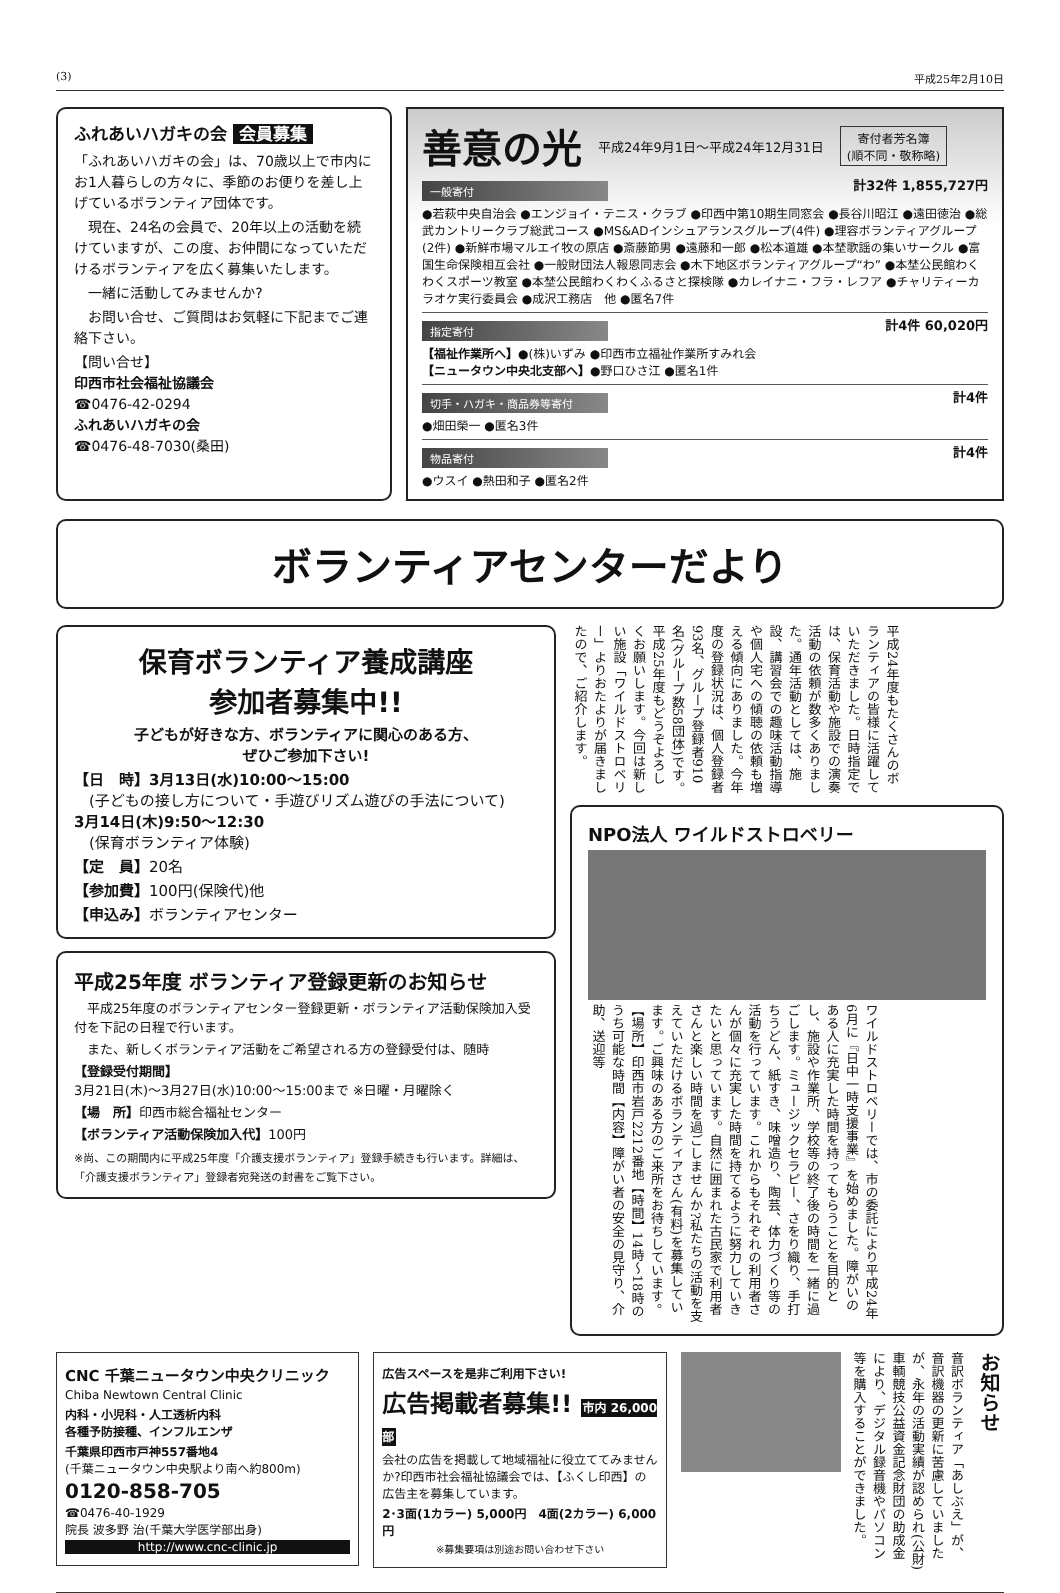(3) 平成25年2月10日
ふれあいハガキの会 会員募集
「ふれあいハガキの会」は、70歳以上で市内にお1人暮らしの方々に、季節のお便りを差し上げているボランティア団体です。
　現在、24名の会員で、20年以上の活動を続けていますが、この度、お仲間になっていただけるボランティアを広く募集いたします。
　一緒に活動してみませんか?
　お問い合せ、ご質問はお気軽に下記までご連絡下さい。
【問い合せ】
印西市社会福祉協議会
☎0476-42-0294
ふれあいハガキの会
☎0476-48-7030(桑田)
善意の光 平成24年9月1日～平成24年12月31日 寄付者芳名簿
(順不同・敬称略)
一般寄付
計32件 1,855,727円
●若萩中央自治会 ●エンジョイ・テニス・クラブ ●印西中第10期生同窓会 ●長谷川昭江 ●遠田徳治 ●総武カントリークラブ総武コース ●MS&ADインシュアランスグループ(4件) ●理容ボランティアグループ(2件) ●新鮮市場マルエイ牧の原店 ●斎藤節男 ●遠藤和一郎 ●松本道雄 ●本埜歌謡の集いサークル ●富国生命保険相互会社 ●一般財団法人報恩同志会 ●木下地区ボランティアグループ“わ” ●本埜公民館わくわくスポーツ教室 ●本埜公民館わくわくふるさと探検隊 ●カレイナニ・フラ・レフア ●チャリティーカラオケ実行委員会 ●成沢工務店　他 ●匿名7件
指定寄付
計4件 60,020円
【福祉作業所へ】●(株)いずみ ●印西市立福祉作業所すみれ会
【ニュータウン中央北支部へ】●野口ひさ江 ●匿名1件
切手・ハガキ・商品券等寄付
計4件
●畑田榮一 ●匿名3件
物品寄付
計4件
●ウスイ ●熱田和子 ●匿名2件
ボランティアセンターだより
保育ボランティア養成講座
参加者募集中!!
子どもが好きな方、ボランティアに関心のある方、
ぜひご参加下さい!
【日　時】3月13日(水)10:00～15:00
　(子どもの接し方について・手遊びリズム遊びの手法について)
3月14日(木)9:50～12:30
　(保育ボランティア体験)
【定　員】20名
【参加費】100円(保険代)他
【申込み】ボランティアセンター
平成25年度 ボランティア登録更新のお知らせ
　平成25年度のボランティアセンター登録更新・ボランティア活動保険加入受付を下記の日程で行います。
　また、新しくボランティア活動をご希望される方の登録受付は、随時
【登録受付期間】
3月21日(木)～3月27日(水)10:00～15:00まで ※日曜・月曜除く
【場　所】印西市総合福祉センター
【ボランティア活動保険加入代】100円
※尚、この期間内に平成25年度「介護支援ボランティア」登録手続きも行います。詳細は、「介護支援ボランティア」登録者宛発送の封書をご覧下さい。
平成24年度もたくさんのボランティアの皆様に活躍していただきました。日時指定では、保育活動や施設での演奏活動の依頼が数多くありました。通年活動としては、施設、講習会での趣味活動指導や個人宅への傾聴の依頼も増える傾向にありました。今年度の登録状況は、個人登録者93名、グループ登録者910名(グループ数58団体)です。平成25年度もどうぞよろしくお願いします。今回は新しい施設「ワイルドストロベリー」よりおたよりが届きましたので、ご紹介します。
NPO法人 ワイルドストロベリー
ワイルドストロベリーでは、市の委託により平成24年6月に『日中一時支援事業』を始めました。障がいのある人に充実した時間を持ってもらうことを目的とし、施設や作業所、学校等の終了後の時間を一緒に過ごします。ミュージックセラピー、さをり織り、手打ちうどん、紙すき、味噌造り、陶芸、体力づくり等の活動を行っています。これからもそれぞれの利用者さんが個々に充実した時間を持てるように努力していきたいと思っています。自然に囲まれた古民家で利用者さんと楽しい時間を過ごしませんか?私たちの活動を支えていただけるボランティアさん(有料)を募集しています。ご興味のある方のご来所をお待ちしています。【場所】印西市岩戸2212番地【時間】14時～18時のうち可能な時間【内容】障がい者の安全の見守り、介助、送迎等
CNC 千葉ニュータウン中央クリニック
Chiba Newtown Central Clinic
内科・小児科・人工透析内科
各種予防接種、インフルエンザ
千葉県印西市戸神557番地4
(千葉ニュータウン中央駅より南へ約800m)
0120-858-705
☎0476-40-1929
院長 波多野 治(千葉大学医学部出身)
http://www.cnc-clinic.jp
広告スペースを是非ご利用下さい!
広告掲載者募集!! 市内 26,000部
会社の広告を掲載して地域福祉に役立ててみませんか?印西市社会福祉協議会では、【ふくし印西】の広告主を募集しています。
2･3面(1カラー) 5,000円　4面(2カラー) 6,000円
※募集要項は別途お問い合わせ下さい
音訳ボランティア「あしぶえ」が、音訳機器の更新に苦慮していましたが、永年の活動実績が認められ(公財)車輌競技公益資金記念財団の助成金により、デジタル録音機やパソコン等を購入することができました。
お知らせ